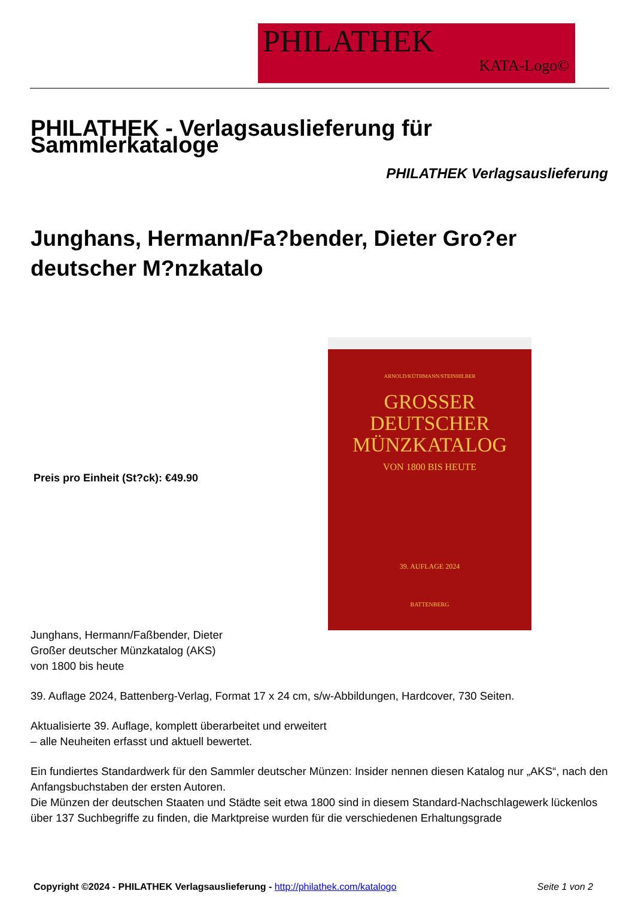PHILATHEK
KATA-Logo©
PHILATHEK - Verlagsauslieferung für Sammlerkataloge
PHILATHEK Verlagsauslieferung
Junghans, Hermann/Fa?bender, Dieter Gro?er deutscher M?nzkatalo
Preis pro Einheit (St?ck): €49.90
ARNOLD/KÜTHMANN/STEINHILBER
GROSSER
DEUTSCHER
MÜNZKATALOG
VON 1800 BIS HEUTE
39. AUFLAGE 2024
BATTENBERG
Junghans, Hermann/Faßbender, Dieter
Großer deutscher Münzkatalog (AKS)
von 1800 bis heute
39. Auflage 2024, Battenberg-Verlag, Format 17 x 24 cm, s/w-Abbildungen, Hardcover, 730 Seiten.
Aktualisierte 39. Auflage, komplett überarbeitet und erweitert
– alle Neuheiten erfasst und aktuell bewertet.
Ein fundiertes Standardwerk für den Sammler deutscher Münzen: Insider nennen diesen Katalog nur „AKS“, nach den Anfangsbuchstaben der ersten Autoren.
Die Münzen der deutschen Staaten und Städte seit etwa 1800 sind in diesem Standard-Nachschlagewerk lückenlos über 137 Suchbegriffe zu finden, die Marktpreise wurden für die verschiedenen Erhaltungsgrade
Copyright ©2024 - PHILATHEK Verlagsauslieferung - http://philathek.com/katalogo Seite 1 von 2